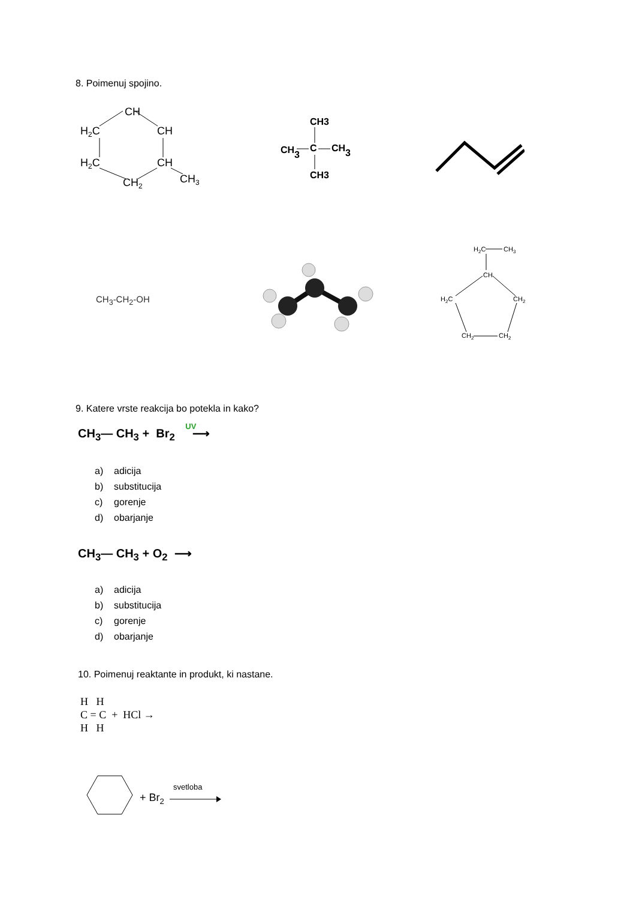8. Poimenuj spojino.
CH
H2C
CH
H2C
CH
CH2
CH3
CH3
CH3
C
CH3
CH3
CH<sub>3</sub>-CH<sub>2</sub>-OH
H2C
CH3
CH
H2C
CH2
CH2
CH2
9. Katere vrste reakcija bo potekla in kako?
CH<sub>3</sub>— CH<sub>3</sub> + Br<sub>2</sub> UV ⟶
a) adicija
b) substitucija
c) gorenje
d) obarjanje
CH<sub>3</sub>— CH<sub>3</sub> + O<sub>2</sub> ⟶
a) adicija
b) substitucija
c) gorenje
d) obarjanje
10. Poimenuj reaktante in produkt, ki nastane.
H H
C = C + HCl →
H H
+ Br2
svetloba